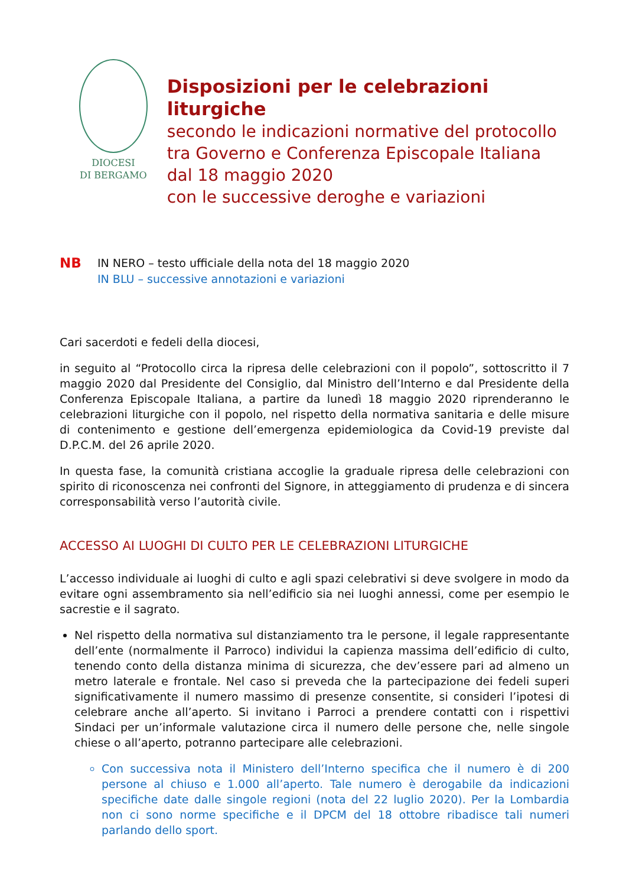DIOCESI
DI BERGAMO
Disposizioni per le celebrazioni liturgiche
secondo le indicazioni normative del protocollo
tra Governo e Conferenza Episcopale Italiana
dal 18 maggio 2020
con le successive deroghe e variazioni
NB
IN NERO – testo ufficiale della nota del 18 maggio 2020
IN BLU – successive annotazioni e variazioni
Cari sacerdoti e fedeli della diocesi,
in seguito al “Protocollo circa la ripresa delle celebrazioni con il popolo”, sottoscritto il 7 maggio 2020 dal Presidente del Consiglio, dal Ministro dell’Interno e dal Presidente della Conferenza Episcopale Italiana, a partire da lunedì 18 maggio 2020 riprenderanno le celebrazioni liturgiche con il popolo, nel rispetto della normativa sanitaria e delle misure di contenimento e gestione dell’emergenza epidemiologica da Covid-19 previste dal D.P.C.M. del 26 aprile 2020.
In questa fase, la comunità cristiana accoglie la graduale ripresa delle celebrazioni con spirito di riconoscenza nei confronti del Signore, in atteggiamento di prudenza e di sincera corresponsabilità verso l’autorità civile.
ACCESSO AI LUOGHI DI CULTO PER LE CELEBRAZIONI LITURGICHE
L’accesso individuale ai luoghi di culto e agli spazi celebrativi si deve svolgere in modo da evitare ogni assembramento sia nell’edificio sia nei luoghi annessi, come per esempio le sacrestie e il sagrato.
Nel rispetto della normativa sul distanziamento tra le persone, il legale rappresentante dell’ente (normalmente il Parroco) individui la capienza massima dell’edificio di culto, tenendo conto della distanza minima di sicurezza, che dev’essere pari ad almeno un metro laterale e frontale. Nel caso si preveda che la partecipazione dei fedeli superi significativamente il numero massimo di presenze consentite, si consideri l’ipotesi di celebrare anche all’aperto. Si invitano i Parroci a prendere contatti con i rispettivi Sindaci per un’informale valutazione circa il numero delle persone che, nelle singole chiese o all’aperto, potranno partecipare alle celebrazioni.
Con successiva nota il Ministero dell’Interno specifica che il numero è di 200 persone al chiuso e 1.000 all’aperto. Tale numero è derogabile da indicazioni specifiche date dalle singole regioni (nota del 22 luglio 2020). Per la Lombardia non ci sono norme specifiche e il DPCM del 18 ottobre ribadisce tali numeri parlando dello sport.